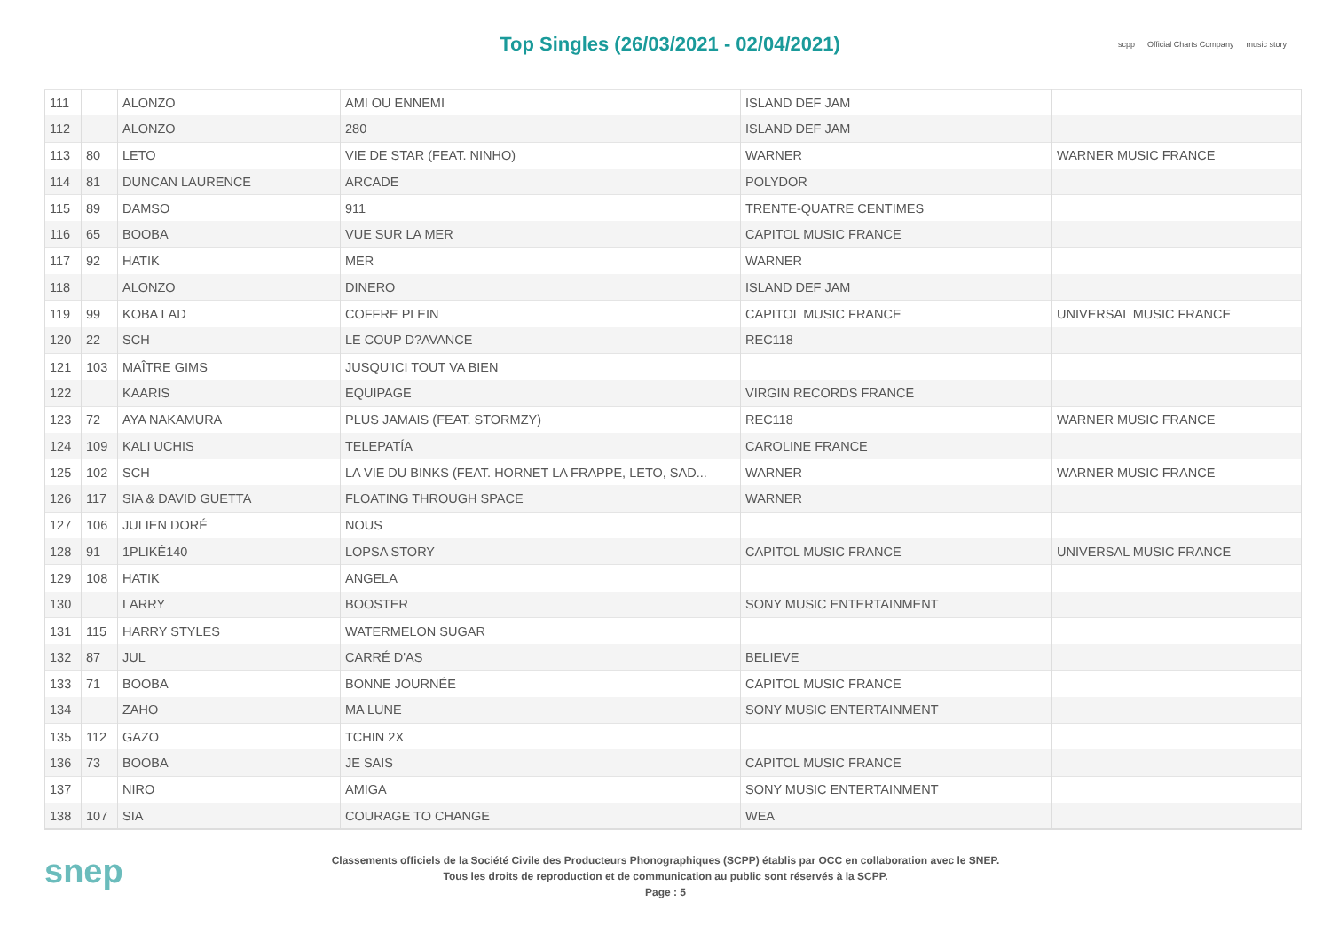Top Singles (26/03/2021 - 02/04/2021)
scpp Official Charts Company music story
| 111 | | ALONZO | AMI OU ENNEMI | ISLAND DEF JAM | |
| 112 | | ALONZO | 280 | ISLAND DEF JAM | |
| 113 | 80 | LETO | VIE DE STAR (FEAT. NINHO) | WARNER | WARNER MUSIC FRANCE |
| 114 | 81 | DUNCAN LAURENCE | ARCADE | POLYDOR | |
| 115 | 89 | DAMSO | 911 | TRENTE-QUATRE CENTIMES | |
| 116 | 65 | BOOBA | VUE SUR LA MER | CAPITOL MUSIC FRANCE | |
| 117 | 92 | HATIK | MER | WARNER | |
| 118 | | ALONZO | DINERO | ISLAND DEF JAM | |
| 119 | 99 | KOBA LAD | COFFRE PLEIN | CAPITOL MUSIC FRANCE | UNIVERSAL MUSIC FRANCE |
| 120 | 22 | SCH | LE COUP D?AVANCE | REC118 | |
| 121 | 103 | MAÎTRE GIMS | JUSQU'ICI TOUT VA BIEN | | |
| 122 | | KAARIS | EQUIPAGE | VIRGIN RECORDS FRANCE | |
| 123 | 72 | AYA NAKAMURA | PLUS JAMAIS (FEAT. STORMZY) | REC118 | WARNER MUSIC FRANCE |
| 124 | 109 | KALI UCHIS | TELEPATÍA | CAROLINE FRANCE | |
| 125 | 102 | SCH | LA VIE DU BINKS (FEAT. HORNET LA FRAPPE, LETO, SAD... | WARNER | WARNER MUSIC FRANCE |
| 126 | 117 | SIA & DAVID GUETTA | FLOATING THROUGH SPACE | WARNER | |
| 127 | 106 | JULIEN DORÉ | NOUS | | |
| 128 | 91 | 1PLIKÉ140 | LOPSA STORY | CAPITOL MUSIC FRANCE | UNIVERSAL MUSIC FRANCE |
| 129 | 108 | HATIK | ANGELA | | |
| 130 | | LARRY | BOOSTER | SONY MUSIC ENTERTAINMENT | |
| 131 | 115 | HARRY STYLES | WATERMELON SUGAR | | |
| 132 | 87 | JUL | CARRÉ D'AS | BELIEVE | |
| 133 | 71 | BOOBA | BONNE JOURNÉE | CAPITOL MUSIC FRANCE | |
| 134 | | ZAHO | MA LUNE | SONY MUSIC ENTERTAINMENT | |
| 135 | 112 | GAZO | TCHIN 2X | | |
| 136 | 73 | BOOBA | JE SAIS | CAPITOL MUSIC FRANCE | |
| 137 | | NIRO | AMIGA | SONY MUSIC ENTERTAINMENT | |
| 138 | 107 | SIA | COURAGE TO CHANGE | WEA | |
snep
Classements officiels de la Société Civile des Producteurs Phonographiques (SCPP) établis par OCC en collaboration avec le SNEP.
Tous les droits de reproduction et de communication au public sont réservés à la SCPP.
Page : 5